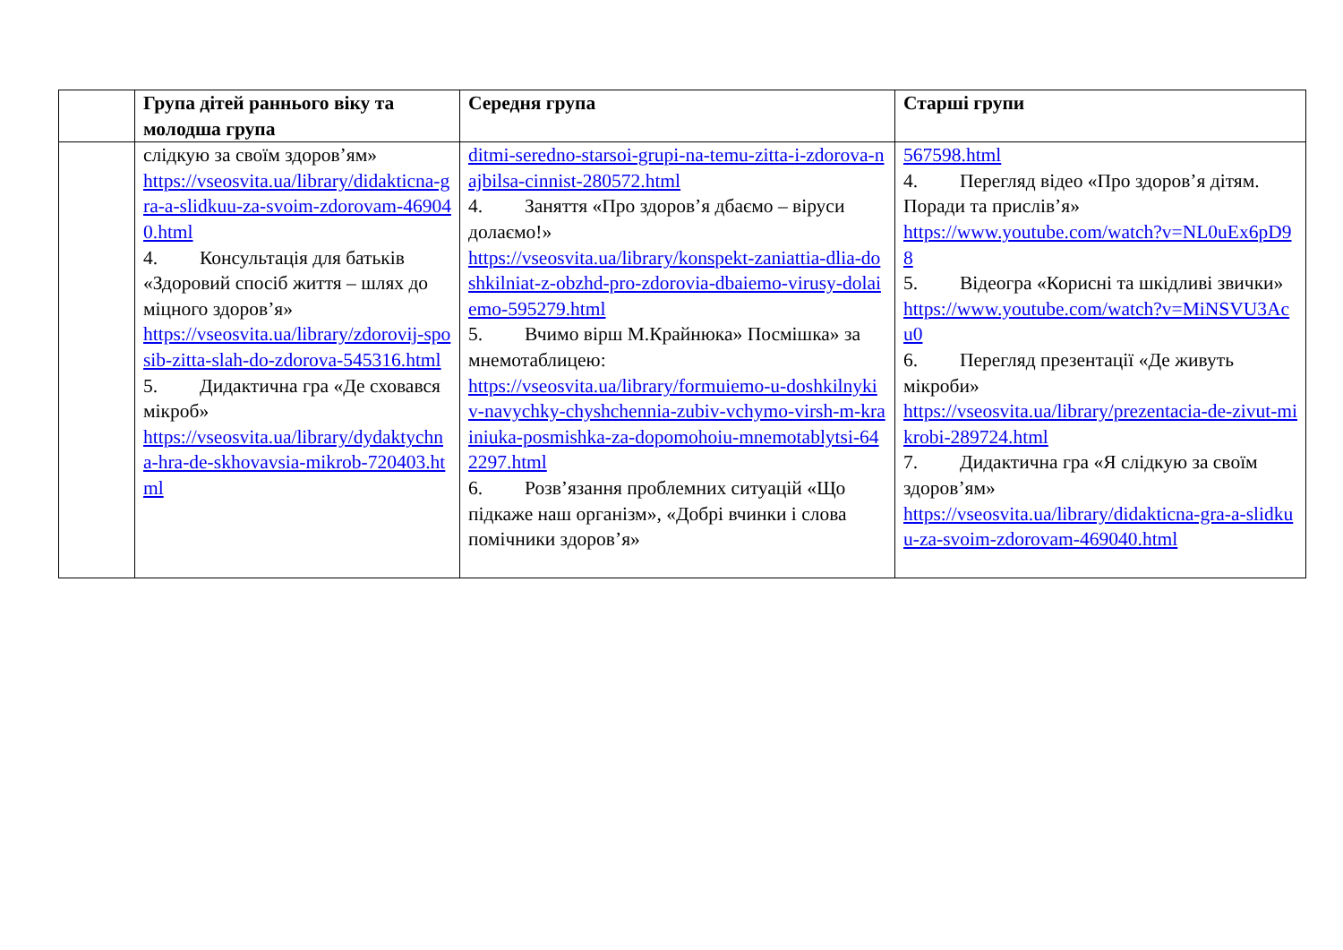| | Група дітей раннього віку та молодша група | Середня група | Старші групи |
| --- | --- | --- | --- |
| | слідкую за своїм здоров’ям» https://vseosvita.ua/library/didakticna-gra-a-slidkuu-za-svoim-zdorovam-469040.html 4. Консультація для батьків «Здоровий спосіб життя – шлях до міцного здоров’я» https://vseosvita.ua/library/zdorovij-sposib-zitta-slah-do-zdorova-545316.html 5. Дидактична гра «Де сховався мікроб» https://vseosvita.ua/library/dydaktychna-hra-de-skhovavsia-mikrob-720403.html | ditmi-seredno-starsoi-grupi-na-temu-zitta-i-zdorova-najbilsa-cinnist-280572.html 4. Заняття «Про здоров’я дбаємо – віруси долаємо!» https://vseosvita.ua/library/konspekt-zaniattia-dlia-doshkilniat-z-obzhd-pro-zdorovia-dbaiemo-virusy-dolaiemo-595279.html 5. Вчимо вірш М.Крайнюка» Посмішка» за мнемотаблицею: https://vseosvita.ua/library/formuiemo-u-doshkilnykiv-navychky-chyshchennia-zubiv-vchymo-virsh-m-krainiuka-posmishka-za-dopomohoiu-mnemotablytsi-642297.html 6. Розв’язання проблемних ситуацій «Що підкаже наш організм», «Добрі вчинки і слова помічники здоров’я» | 567598.html 4. Перегляд відео «Про здоров’я дітям. Поради та прислів’я» https://www.youtube.com/watch?v=NL0uEx6pD98 5. Відеогра «Корисні та шкідливі звички» https://www.youtube.com/watch?v=MiNSVU3Acu0 6. Перегляд презентації «Де живуть мікроби» https://vseosvita.ua/library/prezentacia-de-zivut-mikrobi-289724.html 7. Дидактична гра «Я слідкую за своїм здоров’ям» https://vseosvita.ua/library/didakticna-gra-a-slidkuu-za-svoim-zdorovam-469040.html |